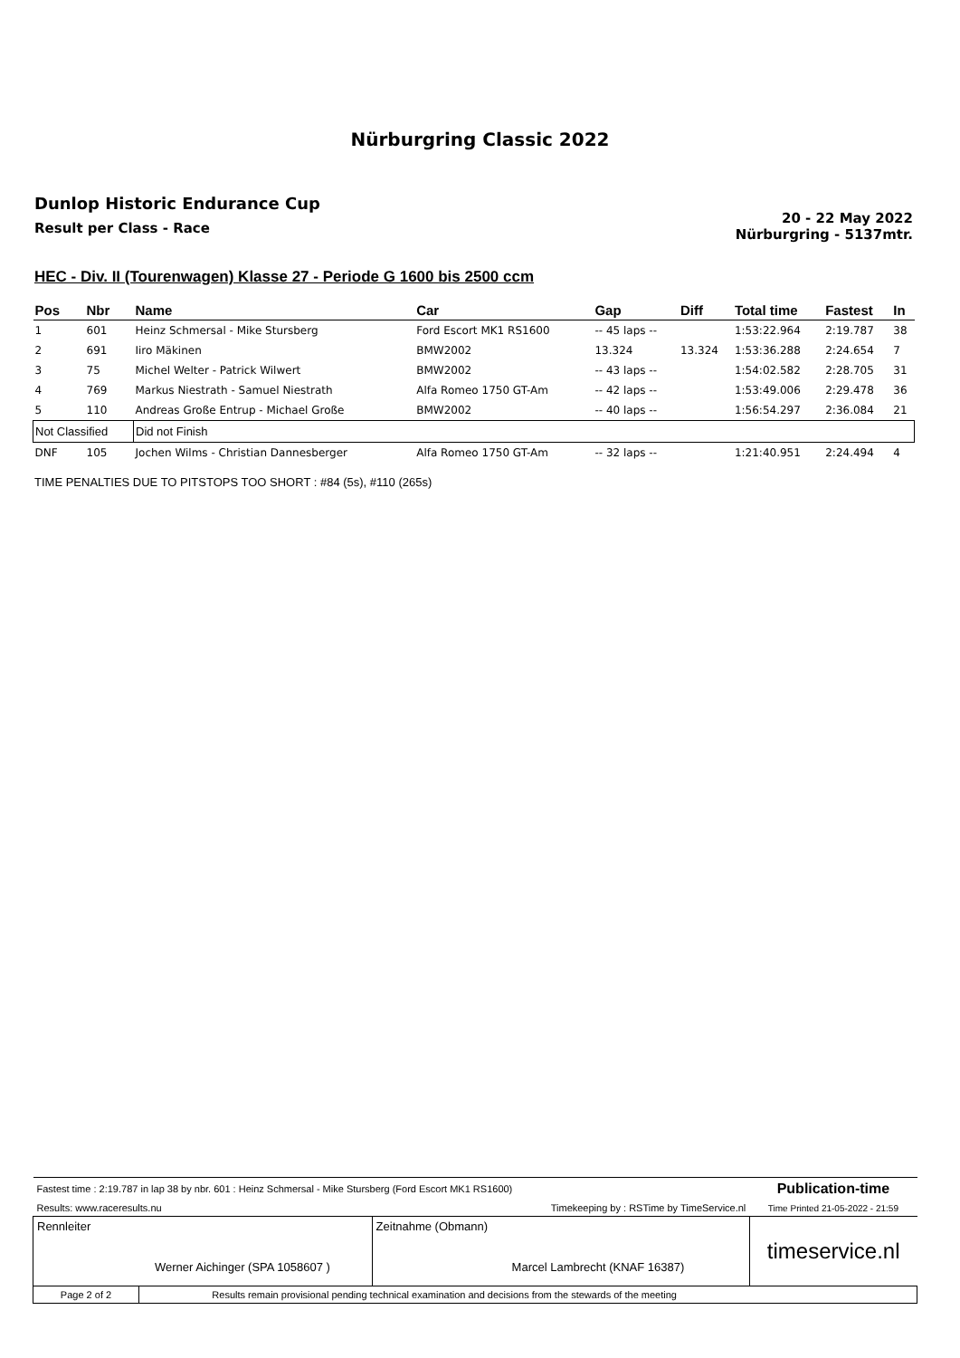Nürburgring Classic 2022
Dunlop Historic Endurance Cup
Result per Class - Race
20 - 22 May 2022
Nürburgring - 5137mtr.
HEC - Div. II (Tourenwagen) Klasse 27 - Periode G 1600 bis 2500 ccm
| Pos | Nbr | Name | Car | Gap | Diff | Total time | Fastest | In |
| --- | --- | --- | --- | --- | --- | --- | --- | --- |
| 1 | 601 | Heinz Schmersal - Mike Stursberg | Ford Escort MK1 RS1600 | -- 45 laps -- | | 1:53:22.964 | 2:19.787 | 38 |
| 2 | 691 | Iiro Mäkinen | BMW2002 | 13.324 | 13.324 | 1:53:36.288 | 2:24.654 | 7 |
| 3 | 75 | Michel Welter - Patrick Wilwert | BMW2002 | -- 43 laps -- | | 1:54:02.582 | 2:28.705 | 31 |
| 4 | 769 | Markus Niestrath - Samuel Niestrath | Alfa Romeo 1750 GT-Am | -- 42 laps -- | | 1:53:49.006 | 2:29.478 | 36 |
| 5 | 110 | Andreas Große Entrup - Michael Große | BMW2002 | -- 40 laps -- | | 1:56:54.297 | 2:36.084 | 21 |
| Not Classified | | Did not Finish | | | | | | |
| DNF | 105 | Jochen Wilms - Christian Dannesberger | Alfa Romeo 1750 GT-Am | -- 32 laps -- | | 1:21:40.951 | 2:24.494 | 4 |
TIME PENALTIES DUE TO PITSTOPS TOO SHORT : #84 (5s), #110 (265s)
| Fastest time : 2:19.787 in lap 38 by nbr. 601 : Heinz Schmersal - Mike Stursberg (Ford Escort MK1 RS1600) | | | Publication-time |
| Results: www.raceresults.nu | | Timekeeping by : RSTime by TimeService.nl | Time Printed 21-05-2022 - 21:59 |
| Rennleiter Werner Aichinger (SPA 1058607 ) | | Zeitnahme (Obmann) Marcel Lambrecht (KNAF 16387) | timeservice.nl |
| Page 2 of 2 | Results remain provisional pending technical examination and decisions from the stewards of the meeting | | |